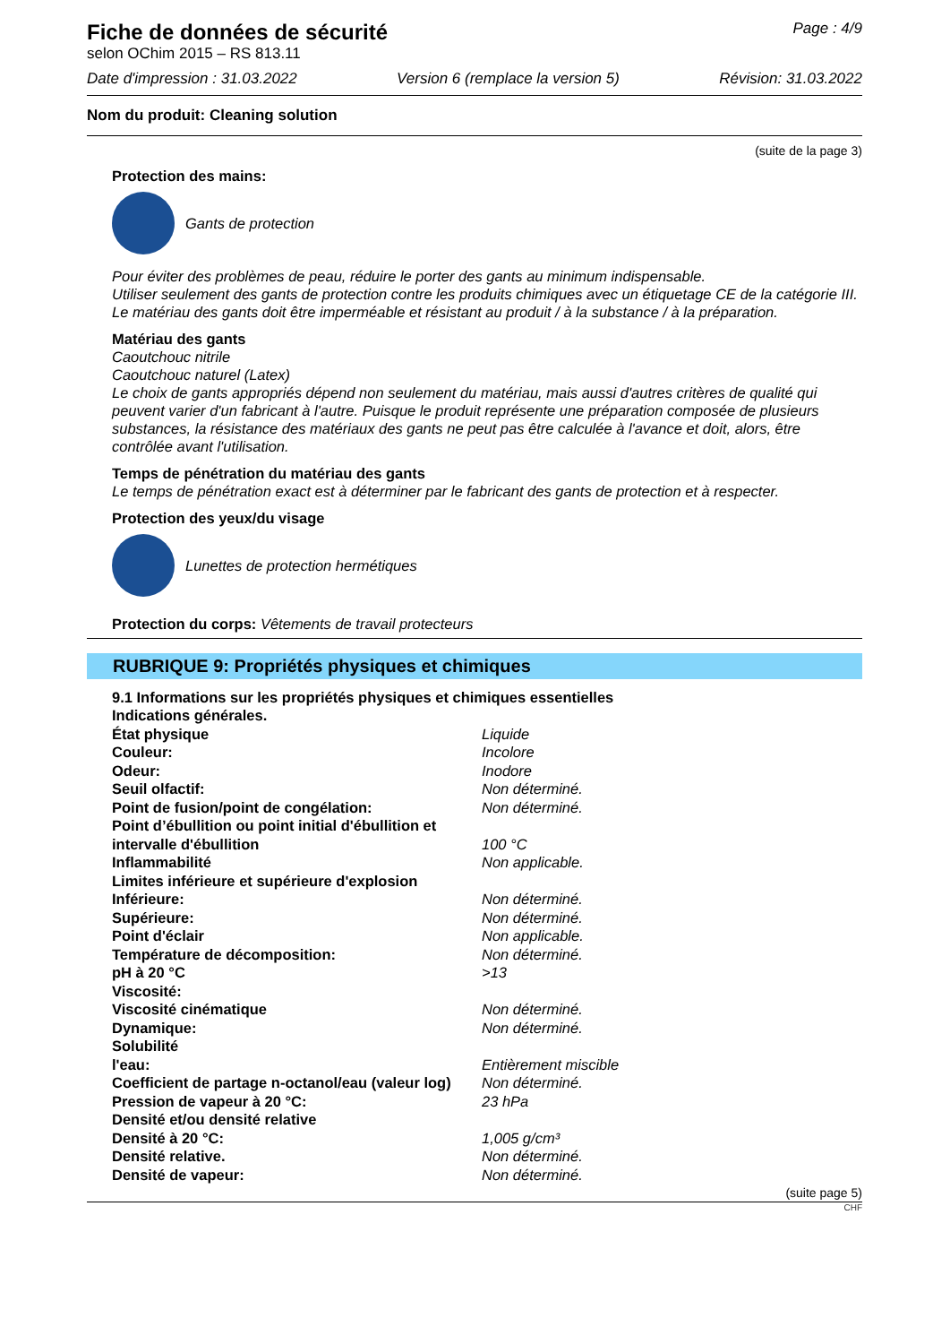Fiche de données de sécurité
selon OChim 2015 – RS 813.11
Page : 4/9
Date d'impression : 31.03.2022 Version 6 (remplace la version 5) Révision: 31.03.2022
Nom du produit: Cleaning solution
(suite de la page 3)
Protection des mains:
Gants de protection
Pour éviter des problèmes de peau, réduire le porter des gants au minimum indispensable.
Utiliser seulement des gants de protection contre les produits chimiques avec un étiquetage CE de la catégorie III.
Le matériau des gants doit être imperméable et résistant au produit / à la substance / à la préparation.
Matériau des gants
Caoutchouc nitrile
Caoutchouc naturel (Latex)
Le choix de gants appropriés dépend non seulement du matériau, mais aussi d'autres critères de qualité qui peuvent varier d'un fabricant à l'autre. Puisque le produit représente une préparation composée de plusieurs substances, la résistance des matériaux des gants ne peut pas être calculée à l'avance et doit, alors, être contrôlée avant l'utilisation.
Temps de pénétration du matériau des gants
Le temps de pénétration exact est à déterminer par le fabricant des gants de protection et à respecter.
Protection des yeux/du visage
Lunettes de protection hermétiques
Protection du corps: Vêtements de travail protecteurs
RUBRIQUE 9: Propriétés physiques et chimiques
9.1 Informations sur les propriétés physiques et chimiques essentielles
| Indications générales. | |
| État physique | Liquide |
| Couleur: | Incolore |
| Odeur: | Inodore |
| Seuil olfactif: | Non déterminé. |
| Point de fusion/point de congélation: | Non déterminé. |
| Point d’ébullition ou point initial d'ébullition et intervalle d'ébullition | 100 °C |
| Inflammabilité | Non applicable. |
| Limites inférieure et supérieure d'explosion | |
| Inférieure: | Non déterminé. |
| Supérieure: | Non déterminé. |
| Point d'éclair | Non applicable. |
| Température de décomposition: | Non déterminé. |
| pH à 20 °C | >13 |
| Viscosité: | |
| Viscosité cinématique | Non déterminé. |
| Dynamique: | Non déterminé. |
| Solubilité | |
| l'eau: | Entièrement miscible |
| Coefficient de partage n-octanol/eau (valeur log) | Non déterminé. |
| Pression de vapeur à 20 °C: | 23 hPa |
| Densité et/ou densité relative | |
| Densité à 20 °C: | 1,005 g/cm³ |
| Densité relative. | Non déterminé. |
| Densité de vapeur: | Non déterminé. |
(suite page 5)
CHF